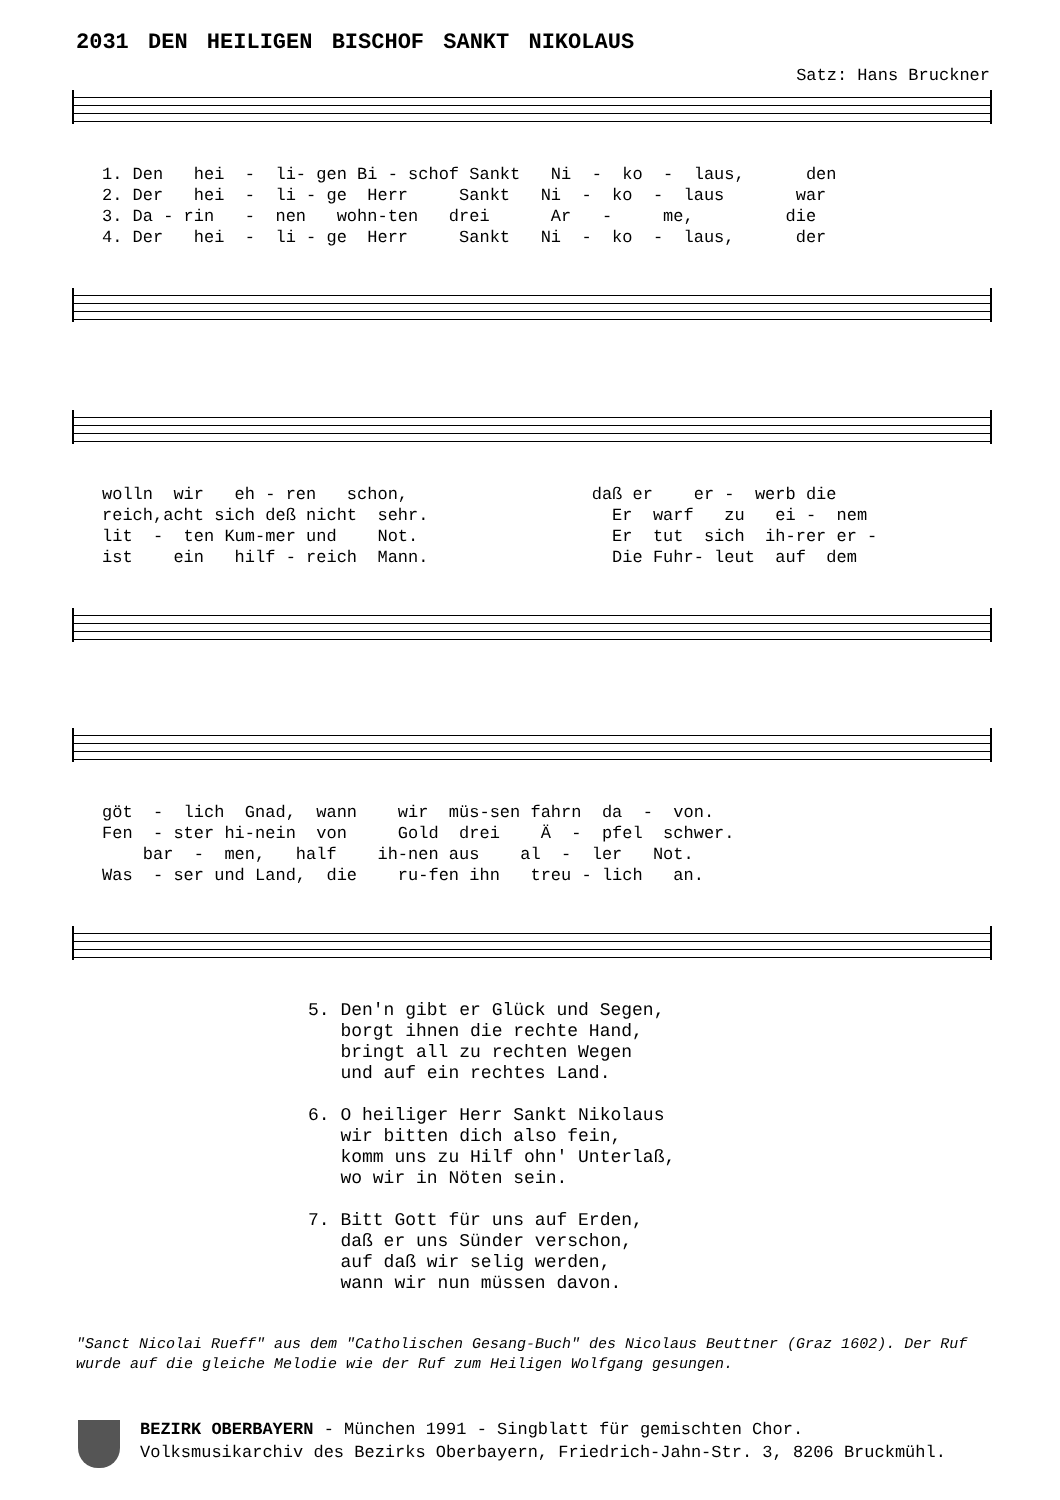2031 DEN HEILIGEN BISCHOF SANKT NIKOLAUS
Satz: Hans Bruckner
1. Den hei - li- gen Bi - schof Sankt Ni - ko - laus, den 2. Der hei - li - ge Herr Sankt Ni - ko - laus war 3. Da - rin - nen wohn-ten drei Ar - me, die 4. Der hei - li - ge Herr Sankt Ni - ko - laus, der
wolln wir eh - ren schon, daß er er - werb die reich,acht sich deß nicht sehr. Er warf zu ei - nem lit - ten Kum-mer und Not. Er tut sich ih-rer er - ist ein hilf - reich Mann. Die Fuhr- leut auf dem
göt - lich Gnad, wann wir müs-sen fahrn da - von. Fen - ster hi-nein von Gold drei Ä - pfel schwer. bar - men, half ih-nen aus al - ler Not. Was - ser und Land, die ru-fen ihn treu - lich an.
5. Den'n gibt er Glück und Segen, borgt ihnen die rechte Hand, bringt all zu rechten Wegen und auf ein rechtes Land. 6. O heiliger Herr Sankt Nikolaus wir bitten dich also fein, komm uns zu Hilf ohn' Unterlaß, wo wir in Nöten sein. 7. Bitt Gott für uns auf Erden, daß er uns Sünder verschon, auf daß wir selig werden, wann wir nun müssen davon.
"Sanct Nicolai Rueff" aus dem "Catholischen Gesang-Buch" des Nicolaus Beuttner (Graz 1602). Der Ruf wurde auf die gleiche Melodie wie der Ruf zum Heiligen Wolfgang gesungen.
BEZIRK OBERBAYERN - München 1991 - Singblatt für gemischten Chor.
Volksmusikarchiv des Bezirks Oberbayern, Friedrich-Jahn-Str. 3, 8206 Bruckmühl.